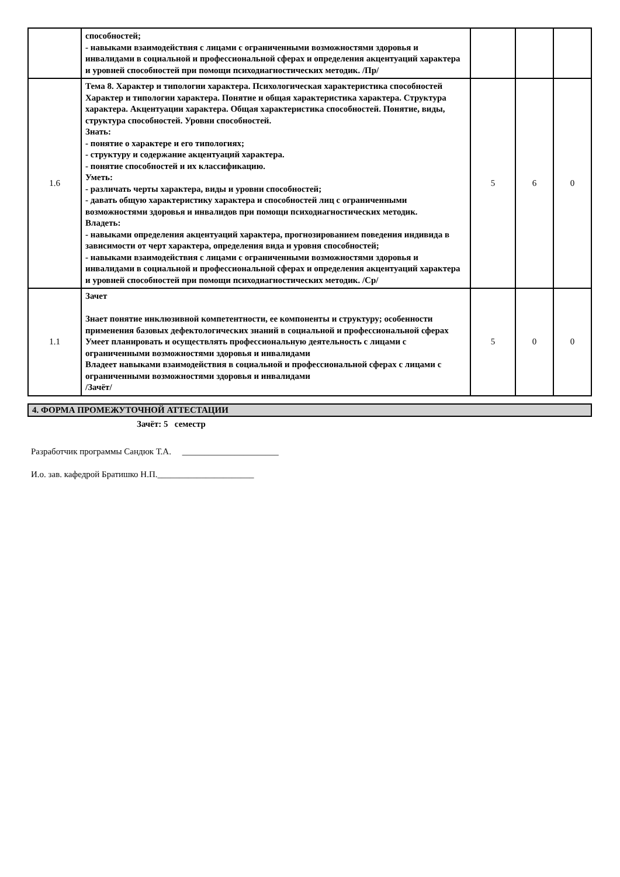| | способностей; - навыками взаимодействия с лицами с ограниченными возможностями здоровья и инвалидами в социальной и профессиональной сферах и определения акцентуаций характера и уровней способностей при помощи психодиагностических методик. /Пр/ | | | |
| 1.6 | Тема 8. Характер и типологии характера. Психологическая характеристика способностей Характер и типологии характера. Понятие и общая характеристика характера. Структура характера. Акцентуации характера. Общая характеристика способностей. Понятие, виды, структура способностей. Уровни способностей. Знать: - понятие о характере и его типологиях; - структуру и содержание акцентуаций характера. - понятие способностей и их классификацию. Уметь: - различать черты характера, виды и уровни способностей; - давать общую характеристику характера и способностей лиц с ограниченными возможностями здоровья и инвалидов при помощи психодиагностических методик. Владеть: - навыками определения акцентуаций характера, прогнозированием поведения индивида в зависимости от черт характера, определения вида и уровня способностей; - навыками взаимодействия с лицами с ограниченными возможностями здоровья и инвалидами в социальной и профессиональной сферах и определения акцентуаций характера и уровней способностей при помощи психодиагностических методик. /Ср/ | 5 | 6 | 0 |
| 1.1 | Зачет Знает понятие инклюзивной компетентности, ее компоненты и структуру; особенности применения базовых дефектологических знаний в социальной и профессиональной сферах Умеет планировать и осуществлять профессиональную деятельность с лицами с ограниченными возможностями здоровья и инвалидами Владеет навыками взаимодействия в социальной и профессиональной сферах с лицами с ограниченными возможностями здоровья и инвалидами /Зачёт/ | 5 | 0 | 0 |
4. ФОРМА ПРОМЕЖУТОЧНОЙ АТТЕСТАЦИИ
Зачёт: 5 семестр
Разработчик программы Сандюк Т.А. ______________________
И.о. зав. кафедрой Братишко Н.П.______________________